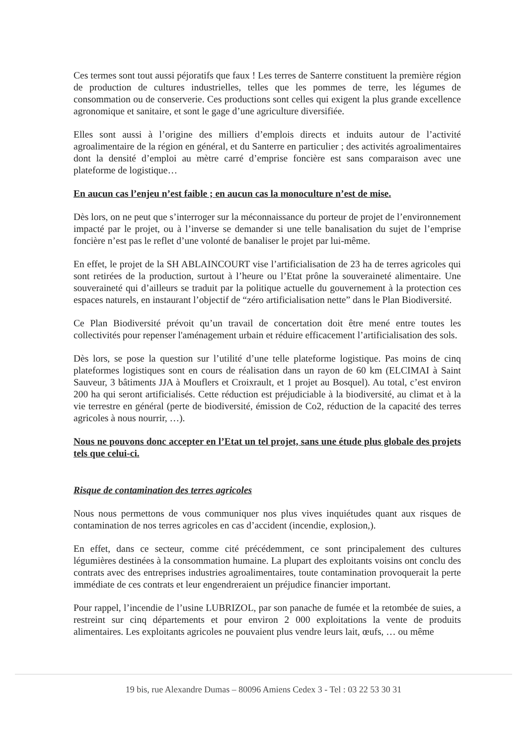Ces termes sont tout aussi péjoratifs que faux ! Les terres de Santerre constituent la première région de production de cultures industrielles, telles que les pommes de terre, les légumes de consommation ou de conserverie. Ces productions sont celles qui exigent la plus grande excellence agronomique et sanitaire, et sont le gage d’une agriculture diversifiée.
Elles sont aussi à l’origine des milliers d’emplois directs et induits autour de l’activité agroalimentaire de la région en général, et du Santerre en particulier ; des activités agroalimentaires dont la densité d’emploi au mètre carré d’emprise foncière est sans comparaison avec une plateforme de logistique…
En aucun cas l’enjeu n’est faible ; en aucun cas la monoculture n’est de mise.
Dès lors, on ne peut que s’interroger sur la méconnaissance du porteur de projet de l’environnement impacté par le projet, ou à l’inverse se demander si une telle banalisation du sujet de l’emprise foncière n’est pas le reflet d’une volonté de banaliser le projet par lui-même.
En effet, le projet de la SH ABLAINCOURT vise l’artificialisation de 23 ha de terres agricoles qui sont retirées de la production, surtout à l’heure ou l’Etat prône la souveraineté alimentaire. Une souveraineté qui d’ailleurs se traduit par la politique actuelle du gouvernement à la protection ces espaces naturels, en instaurant l’objectif de “zéro artificialisation nette” dans le Plan Biodiversité.
Ce Plan Biodiversité prévoit qu’un travail de concertation doit être mené entre toutes les collectivités pour repenser l'aménagement urbain et réduire efficacement l’artificialisation des sols.
Dès lors, se pose la question sur l’utilité d’une telle plateforme logistique. Pas moins de cinq plateformes logistiques sont en cours de réalisation dans un rayon de 60 km (ELCIMAI à Saint Sauveur, 3 bâtiments JJA à Mouflers et Croixrault, et 1 projet au Bosquel). Au total, c’est environ 200 ha qui seront artificialisés. Cette réduction est préjudiciable à la biodiversité, au climat et à la vie terrestre en général (perte de biodiversité, émission de Co2, réduction de la capacité des terres agricoles à nous nourrir, …).
Nous ne pouvons donc accepter en l’Etat un tel projet, sans une étude plus globale des projets tels que celui-ci.
Risque de contamination des terres agricoles
Nous nous permettons de vous communiquer nos plus vives inquiétudes quant aux risques de contamination de nos terres agricoles en cas d’accident (incendie, explosion,).
En effet, dans ce secteur, comme cité précédemment, ce sont principalement des cultures légumières destinées à la consommation humaine. La plupart des exploitants voisins ont conclu des contrats avec des entreprises industries agroalimentaires, toute contamination provoquerait la perte immédiate de ces contrats et leur engendreraient un préjudice financier important.
Pour rappel, l’incendie de l’usine LUBRIZOL, par son panache de fumée et la retombée de suies, a restreint sur cinq départements et pour environ 2 000 exploitations la vente de produits alimentaires. Les exploitants agricoles ne pouvaient plus vendre leurs lait, œufs, … ou même
19 bis, rue Alexandre Dumas – 80096 Amiens Cedex 3 - Tel : 03 22 53 30 31